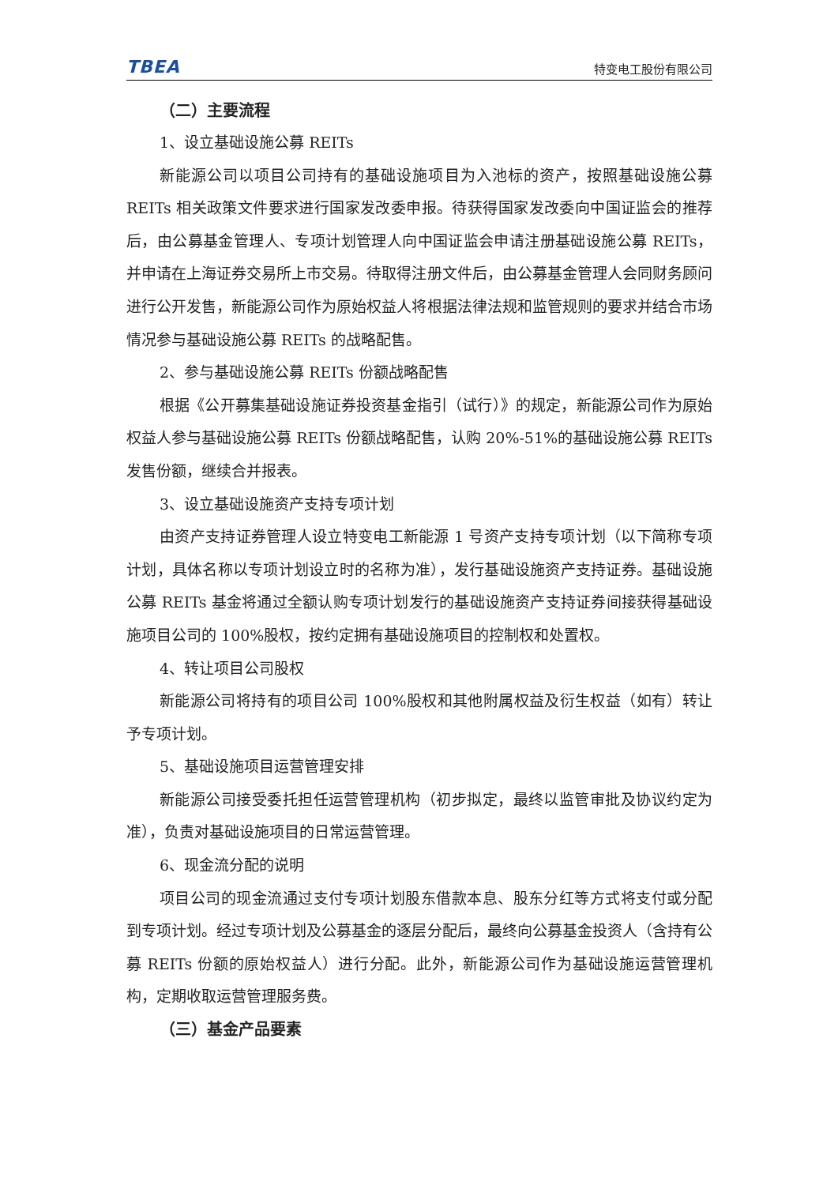TBEA 特变电工股份有限公司
（二）主要流程
1、设立基础设施公募 REITs
新能源公司以项目公司持有的基础设施项目为入池标的资产，按照基础设施公募 REITs 相关政策文件要求进行国家发改委申报。待获得国家发改委向中国证监会的推荐后，由公募基金管理人、专项计划管理人向中国证监会申请注册基础设施公募 REITs，并申请在上海证券交易所上市交易。待取得注册文件后，由公募基金管理人会同财务顾问进行公开发售，新能源公司作为原始权益人将根据法律法规和监管规则的要求并结合市场情况参与基础设施公募 REITs 的战略配售。
2、参与基础设施公募 REITs 份额战略配售
根据《公开募集基础设施证券投资基金指引（试行）》的规定，新能源公司作为原始权益人参与基础设施公募 REITs 份额战略配售，认购 20%-51%的基础设施公募 REITs 发售份额，继续合并报表。
3、设立基础设施资产支持专项计划
由资产支持证券管理人设立特变电工新能源 1 号资产支持专项计划（以下简称专项计划，具体名称以专项计划设立时的名称为准），发行基础设施资产支持证券。基础设施公募 REITs 基金将通过全额认购专项计划发行的基础设施资产支持证券间接获得基础设施项目公司的 100%股权，按约定拥有基础设施项目的控制权和处置权。
4、转让项目公司股权
新能源公司将持有的项目公司 100%股权和其他附属权益及衍生权益（如有）转让予专项计划。
5、基础设施项目运营管理安排
新能源公司接受委托担任运营管理机构（初步拟定，最终以监管审批及协议约定为准），负责对基础设施项目的日常运营管理。
6、现金流分配的说明
项目公司的现金流通过支付专项计划股东借款本息、股东分红等方式将支付或分配到专项计划。经过专项计划及公募基金的逐层分配后，最终向公募基金投资人（含持有公募 REITs 份额的原始权益人）进行分配。此外，新能源公司作为基础设施运营管理机构，定期收取运营管理服务费。
（三）基金产品要素